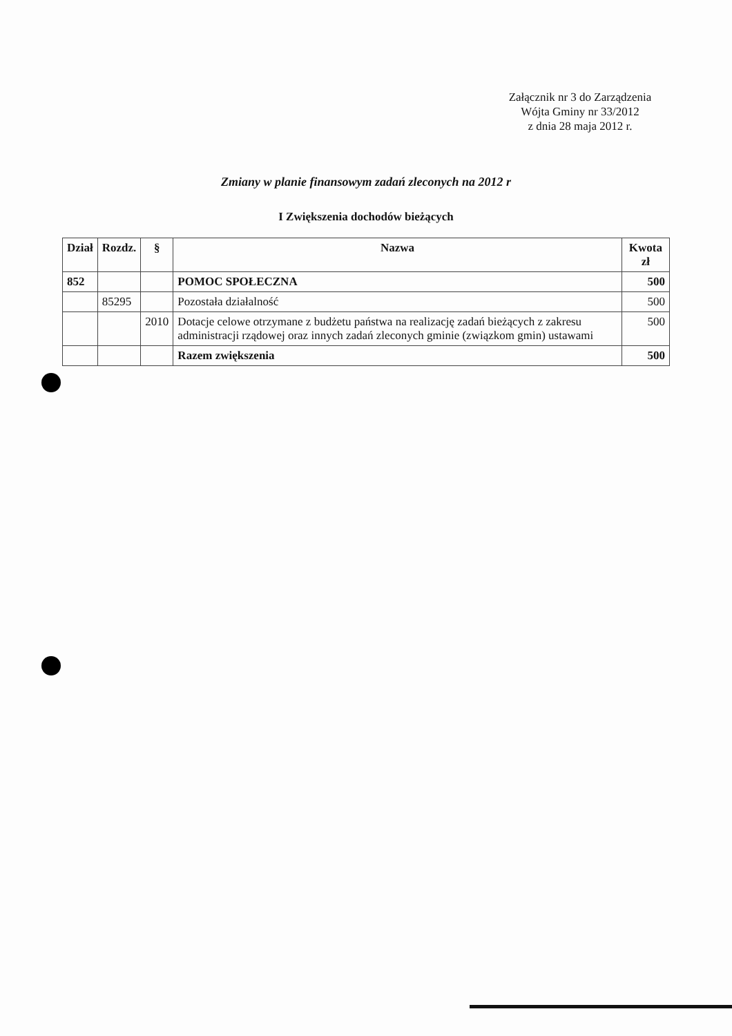Załącznik nr 3 do Zarządzenia
Wójta Gminy nr 33/2012
z dnia 28 maja 2012 r.
Zmiany w planie finansowym zadań zleconych na 2012 r
I Zwiększenia dochodów bieżących
| Dział | Rozdz. | § | Nazwa | Kwota zł |
| --- | --- | --- | --- | --- |
| 852 | | | POMOC SPOŁECZNA | 500 |
| | 85295 | | Pozostała działalność | 500 |
| | | 2010 | Dotacje celowe otrzymane z budżetu państwa na realizację zadań bieżących z zakresu administracji rządowej oraz innych zadań zleconych gminie (związkom gmin) ustawami | 500 |
| | | | Razem zwiększenia | 500 |